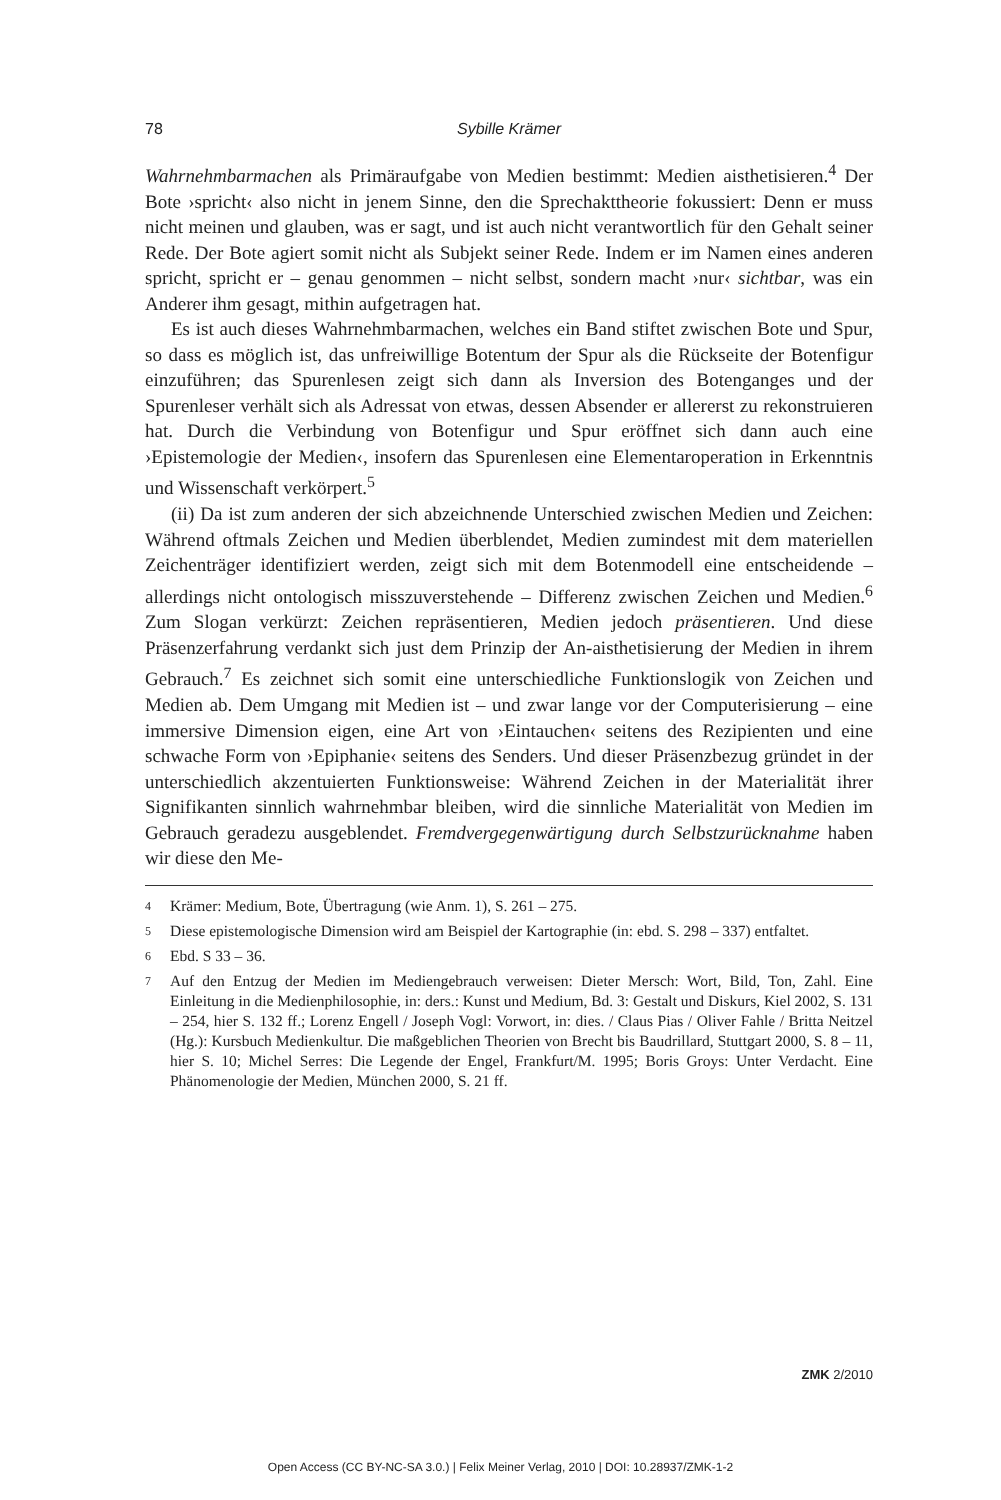78 Sybille Krämer
Wahrnehmbarmachen als Primäraufgabe von Medien bestimmt: Medien aisthetisieren.<sup>4</sup> Der Bote ›spricht‹ also nicht in jenem Sinne, den die Sprechakttheorie fokussiert: Denn er muss nicht meinen und glauben, was er sagt, und ist auch nicht verantwortlich für den Gehalt seiner Rede. Der Bote agiert somit nicht als Subjekt seiner Rede. Indem er im Namen eines anderen spricht, spricht er – genau genommen – nicht selbst, sondern macht ›nur‹ sichtbar, was ein Anderer ihm gesagt, mithin aufgetragen hat.
Es ist auch dieses Wahrnehmbarmachen, welches ein Band stiftet zwischen Bote und Spur, so dass es möglich ist, das unfreiwillige Botentum der Spur als die Rückseite der Botenfigur einzuführen; das Spurenlesen zeigt sich dann als Inversion des Botenganges und der Spurenleser verhält sich als Adressat von etwas, dessen Absender er allererst zu rekonstruieren hat. Durch die Verbindung von Botenfigur und Spur eröffnet sich dann auch eine ›Epistemologie der Medien‹, insofern das Spurenlesen eine Elementaroperation in Erkenntnis und Wissenschaft verkörpert.<sup>5</sup>
(ii) Da ist zum anderen der sich abzeichnende Unterschied zwischen Medien und Zeichen: Während oftmals Zeichen und Medien überblendet, Medien zumindest mit dem materiellen Zeichenträger identifiziert werden, zeigt sich mit dem Botenmodell eine entscheidende – allerdings nicht ontologisch misszuverstehende – Differenz zwischen Zeichen und Medien.<sup>6</sup> Zum Slogan verkürzt: Zeichen repräsentieren, Medien jedoch präsentieren. Und diese Präsenzerfahrung verdankt sich just dem Prinzip der An-aisthetisierung der Medien in ihrem Gebrauch.<sup>7</sup> Es zeichnet sich somit eine unterschiedliche Funktionslogik von Zeichen und Medien ab. Dem Umgang mit Medien ist – und zwar lange vor der Computerisierung – eine immersive Dimension eigen, eine Art von ›Eintauchen‹ seitens des Rezipienten und eine schwache Form von ›Epiphanie‹ seitens des Senders. Und dieser Präsenzbezug gründet in der unterschiedlich akzentuierten Funktionsweise: Während Zeichen in der Materialität ihrer Signifikanten sinnlich wahrnehmbar bleiben, wird die sinnliche Materialität von Medien im Gebrauch geradezu ausgeblendet. Fremdvergegenwärtigung durch Selbstzurücknahme haben wir diese den Me-
4
Krämer: Medium, Bote, Übertragung (wie Anm. 1), S. 261 – 275.
5
Diese epistemologische Dimension wird am Beispiel der Kartographie (in: ebd. S. 298 – 337) entfaltet.
6
Ebd. S 33 – 36.
7
Auf den Entzug der Medien im Mediengebrauch verweisen: Dieter Mersch: Wort, Bild, Ton, Zahl. Eine Einleitung in die Medienphilosophie, in: ders.: Kunst und Medium, Bd. 3: Gestalt und Diskurs, Kiel 2002, S. 131 – 254, hier S. 132 ff.; Lorenz Engell / Joseph Vogl: Vorwort, in: dies. / Claus Pias / Oliver Fahle / Britta Neitzel (Hg.): Kursbuch Medienkultur. Die maßgeblichen Theorien von Brecht bis Baudrillard, Stuttgart 2000, S. 8 – 11, hier S. 10; Michel Serres: Die Legende der Engel, Frankfurt/M. 1995; Boris Groys: Unter Verdacht. Eine Phänomenologie der Medien, München 2000, S. 21 ff.
ZMK 2/2010
Open Access (CC BY-NC-SA 3.0.) | Felix Meiner Verlag, 2010 | DOI: 10.28937/ZMK-1-2